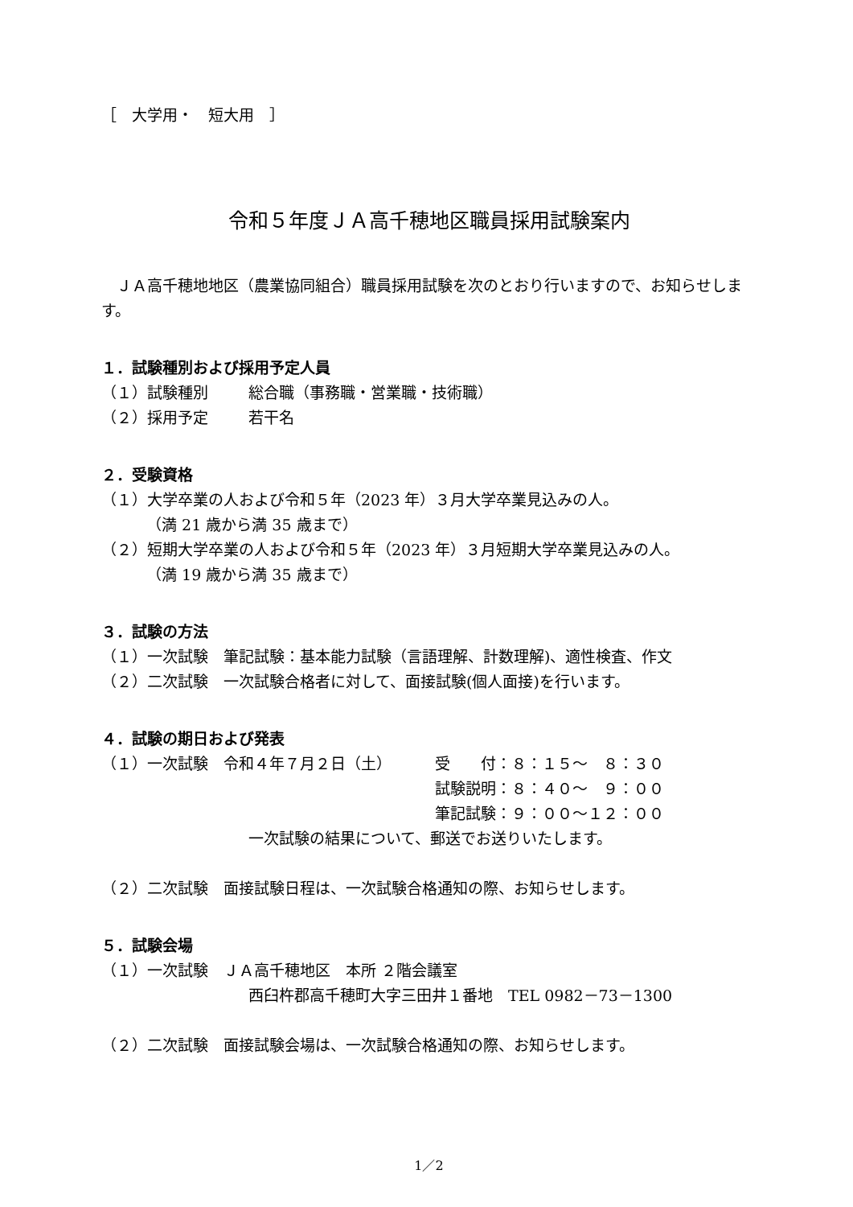［　大学用・　短大用　］
令和５年度ＪＡ高千穂地区職員採用試験案内
　ＪＡ高千穂地地区（農業協同組合）職員採用試験を次のとおり行いますので、お知らせします。
１．試験種別および採用予定人員
（１）試験種別 総合職（事務職・営業職・技術職）
（２）採用予定 若干名
２．受験資格
（１）大学卒業の人および令和５年（2023 年）３月大学卒業見込みの人。
（満 21 歳から満 35 歳まで）
（２）短期大学卒業の人および令和５年（2023 年）３月短期大学卒業見込みの人。
（満 19 歳から満 35 歳まで）
３．試験の方法
（１）一次試験　筆記試験：基本能力試験（言語理解、計数理解)、適性検査、作文
（２）二次試験　一次試験合格者に対して、面接試験(個人面接)を行います。
４．試験の期日および発表
（１）一次試験　令和４年７月２日（土） 受　　付：８：１５～　８：３０
試験説明：８：４０～　９：００
筆記試験：９：００～１２：００
一次試験の結果について、郵送でお送りいたします。
（２）二次試験　面接試験日程は、一次試験合格通知の際、お知らせします。
５．試験会場
（１）一次試験　ＪＡ高千穂地区　本所 ２階会議室
西臼杵郡高千穂町大字三田井１番地　TEL 0982－73－1300
（２）二次試験　面接試験会場は、一次試験合格通知の際、お知らせします。
1／2